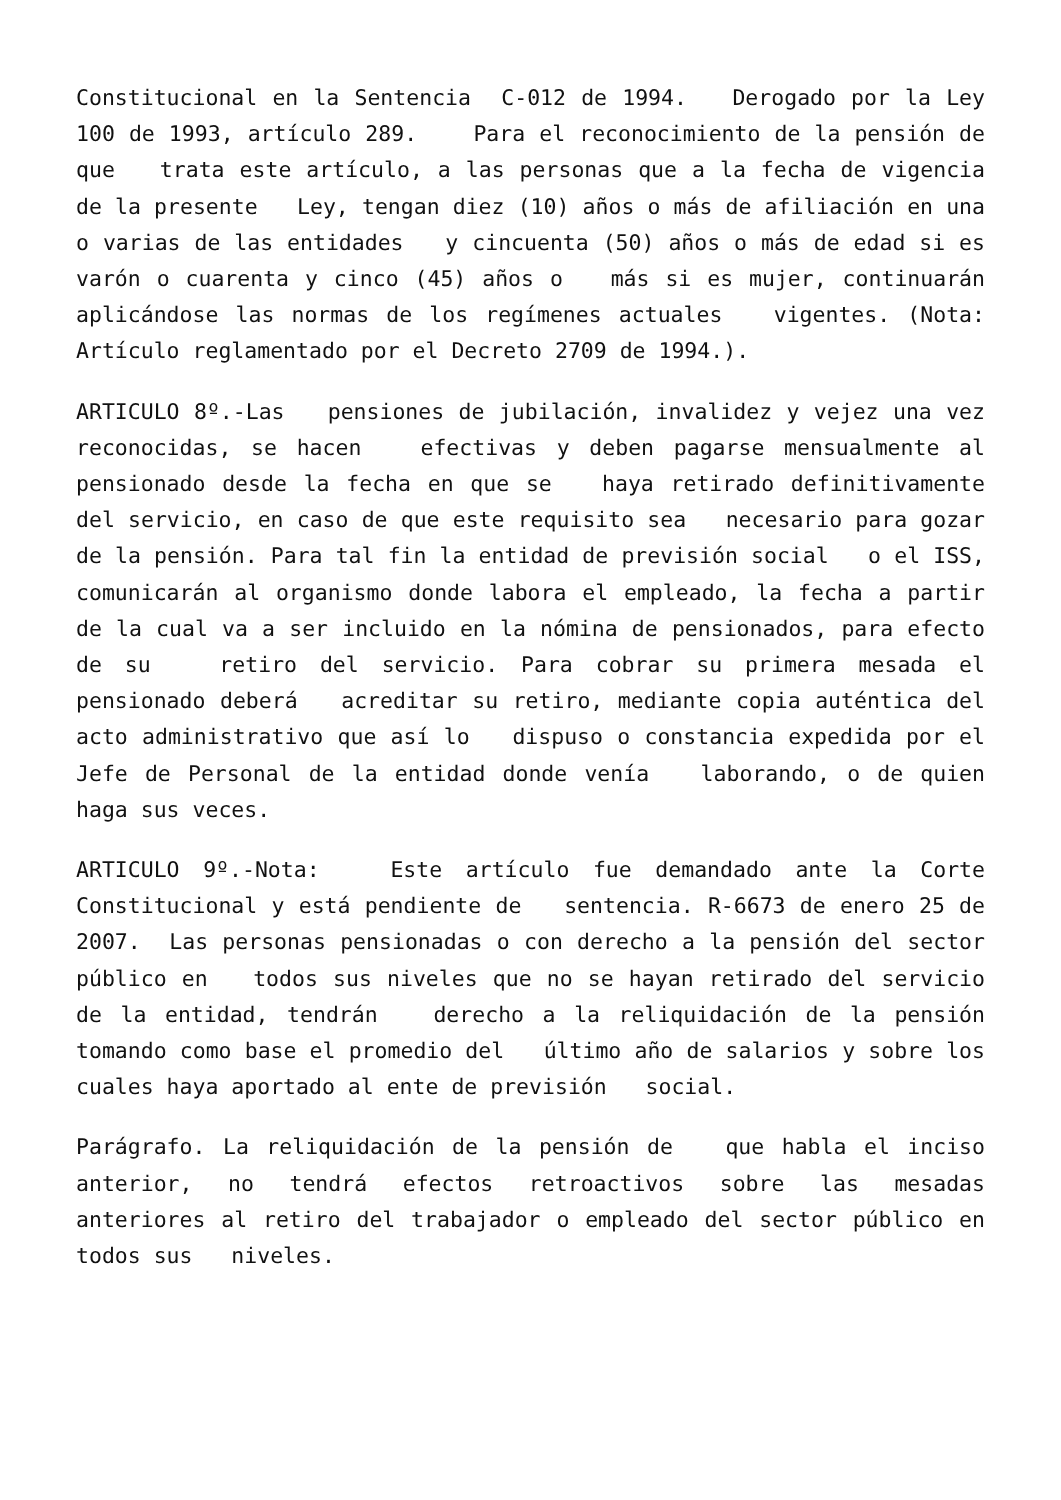Constitucional en la Sentencia C-012 de 1994. Derogado por la Ley 100 de 1993, artículo 289. Para el reconocimiento de la pensión de que trata este artículo, a las personas que a la fecha de vigencia de la presente Ley, tengan diez (10) años o más de afiliación en una o varias de las entidades y cincuenta (50) años o más de edad si es varón o cuarenta y cinco (45) años o más si es mujer, continuarán aplicándose las normas de los regímenes actuales vigentes. (Nota: Artículo reglamentado por el Decreto 2709 de 1994.).
ARTICULO 8º.-Las pensiones de jubilación, invalidez y vejez una vez reconocidas, se hacen efectivas y deben pagarse mensualmente al pensionado desde la fecha en que se haya retirado definitivamente del servicio, en caso de que este requisito sea necesario para gozar de la pensión. Para tal fin la entidad de previsión social o el ISS, comunicarán al organismo donde labora el empleado, la fecha a partir de la cual va a ser incluido en la nómina de pensionados, para efecto de su retiro del servicio. Para cobrar su primera mesada el pensionado deberá acreditar su retiro, mediante copia auténtica del acto administrativo que así lo dispuso o constancia expedida por el Jefe de Personal de la entidad donde venía laborando, o de quien haga sus veces.
ARTICULO 9º.-Nota: Este artículo fue demandado ante la Corte Constitucional y está pendiente de sentencia. R-6673 de enero 25 de 2007. Las personas pensionadas o con derecho a la pensión del sector público en todos sus niveles que no se hayan retirado del servicio de la entidad, tendrán derecho a la reliquidación de la pensión tomando como base el promedio del último año de salarios y sobre los cuales haya aportado al ente de previsión social.
Parágrafo. La reliquidación de la pensión de que habla el inciso anterior, no tendrá efectos retroactivos sobre las mesadas anteriores al retiro del trabajador o empleado del sector público en todos sus niveles.